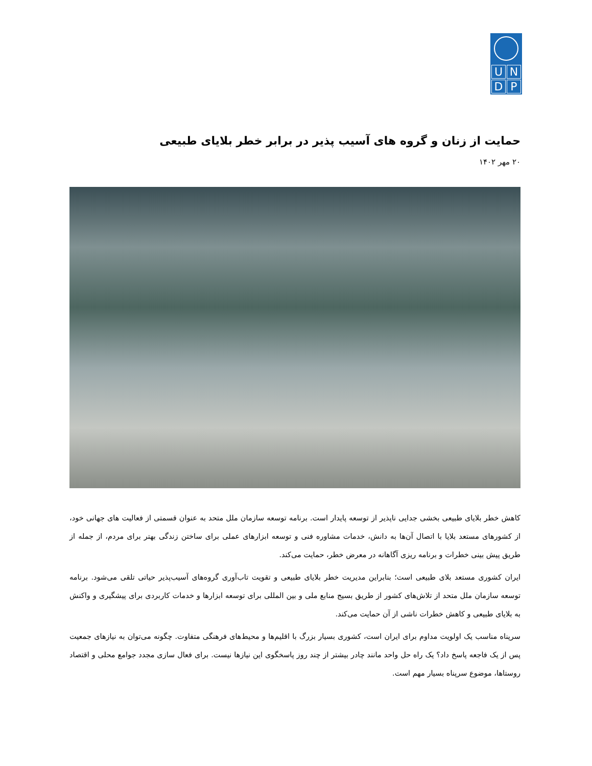UNDP
حمایت از زنان و گروه های آسیب پذیر در برابر خطر بلایای طبیعی
۲۰ مهر ۱۴۰۲
کاهش خطر بلایای طبیعی بخشی جدایی ناپذیر از توسعه پایدار است. برنامه توسعه سازمان ملل متحد به عنوان قسمتی از فعالیت های جهانی خود، از کشورهای مستعد بلایا با اتصال آن‌ها به دانش، خدمات مشاوره فنی و توسعه ابزارهای عملی برای ساختن زندگی بهتر برای مردم، از جمله از طریق پیش بینی خطرات و برنامه ریزی آگاهانه در معرض خطر، حمایت می‌کند.
ایران کشوری مستعد بلای طبیعی است؛ بنابراین مدیریت خطر بلایای طبیعی و تقویت تاب‌آوری گروه‌های آسیب‌پذیر حیاتی تلقی می‌شود. برنامه توسعه سازمان ملل متحد از تلاش‌های کشور از طریق بسیج منابع ملی و بین المللی برای توسعه ابزارها و خدمات کاربردی برای پیشگیری و واکنش به بلایای طبیعی و کاهش خطرات ناشی از آن حمایت می‌کند.
سرپناه مناسب یک اولویت مداوم برای ایران است، کشوری بسیار بزرگ با اقلیم‌ها و محیط‌های فرهنگی متفاوت. چگونه می‌توان به نیازهای جمعیت پس از یک فاجعه پاسخ داد؟ یک راه حل واحد مانند چادر بیشتر از چند روز پاسخگوی این نیازها نیست. برای فعال سازی مجدد جوامع محلی و اقتصاد روستاها، موضوع سرپناه بسیار مهم است.